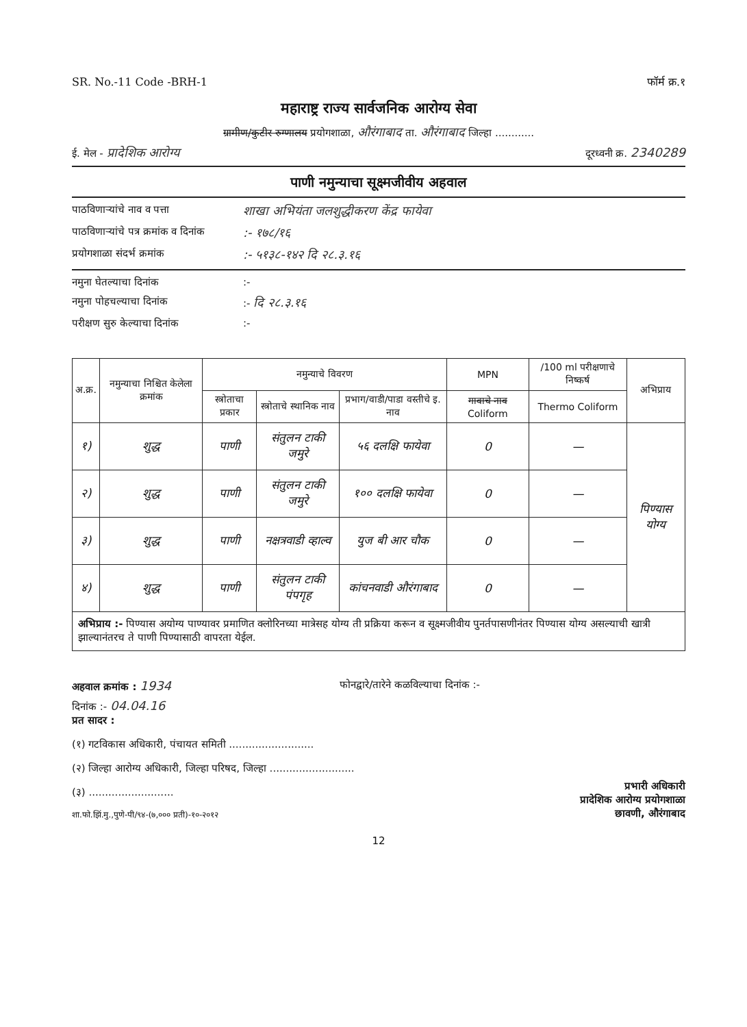SR. No.-11 Code -BRH-1 फॉर्म क्र.१
महाराष्ट्र राज्य सार्वजनिक आरोग्य सेवा
ग्रामीण/कुटीर रुग्णालय प्रयोगशाळा, औरंगाबाद ता. औरंगाबाद जिल्हा ............
ई. मेल - प्रादेशिक आरोग्य दूरध्वनी क्र. 2340289
पाणी नमुन्याचा सूक्ष्मजीवीय अहवाल
पाठविणाऱ्यांचे नाव व पत्ता शाखा अभियंता जलशुद्धीकरण केंद्र फायेवा
पाठविणाऱ्यांचे पत्र क्रमांक व दिनांक:- १७८/१६
प्रयोगशाळा संदर्भ क्रमांक:- ५१३८-१४२ दि २८.३.१६
नमुना घेतल्याचा दिनांक:-
नमुना पोहचल्याचा दिनांक:- दि २८.३.१६
परीक्षण सुरु केल्याचा दिनांक:-
| अ.क्र. | नमुन्याचा निश्चित केलेला क्रमांक | नमुन्याचे विवरण | | | MPN | /100 ml परीक्षणाचे निष्कर्ष | अभिप्राय |
| --- | --- | --- | --- | --- | --- | --- | --- |
| | | स्त्रोताचा प्रकार | स्त्रोताचे स्थानिक नाव | प्रभाग/वाडी/पाडा वस्तीचे इ. नाव | गावाचे नाव Coliform | Thermo Coliform | |
| १) | शुद्ध | पाणी | संतुलन टाकी जमुरे | ५६ दलक्षि फायेवा | 0 | — | पिण्यास योग्य |
| २) | शुद्ध | पाणी | संतुलन टाकी जमुरे | १०० दलक्षि फायेवा | 0 | — | |
| ३) | शुद्ध | पाणी | नक्षत्रवाडी व्हाल्व | युज बी आर चौक | 0 | — | |
| ४) | शुद्ध | पाणी | संतुलन टाकी पंपगृह | कांचनवाडी औरंगाबाद | 0 | — | |
अभिप्राय :- पिण्यास अयोग्य पाण्यावर प्रमाणित क्लोरिनच्या मात्रेसह योग्य ती प्रक्रिया करून व सूक्ष्मजीवीय पुनर्तपासणीनंतर पिण्यास योग्य असल्याची खात्री झाल्यानंतरच ते पाणी पिण्यासाठी वापरता येईल.
अहवाल क्रमांक : 1934 फोनद्वारे/तारेने कळविल्याचा दिनांक :-
दिनांक :- 04.04.16
प्रत सादर :
(१) गटविकास अधिकारी, पंचायत समिती ..........................
(२) जिल्हा आरोग्य अधिकारी, जिल्हा परिषद, जिल्हा ..........................
(३) ..........................
शा.फो.झिं.मु.,पुणे-पी/९४-(७,००० प्रती)-१०-२०१२
प्रभारी अधिकारी
प्रादेशिक आरोग्य प्रयोगशाळा
छावणी, औरंगाबाद
12